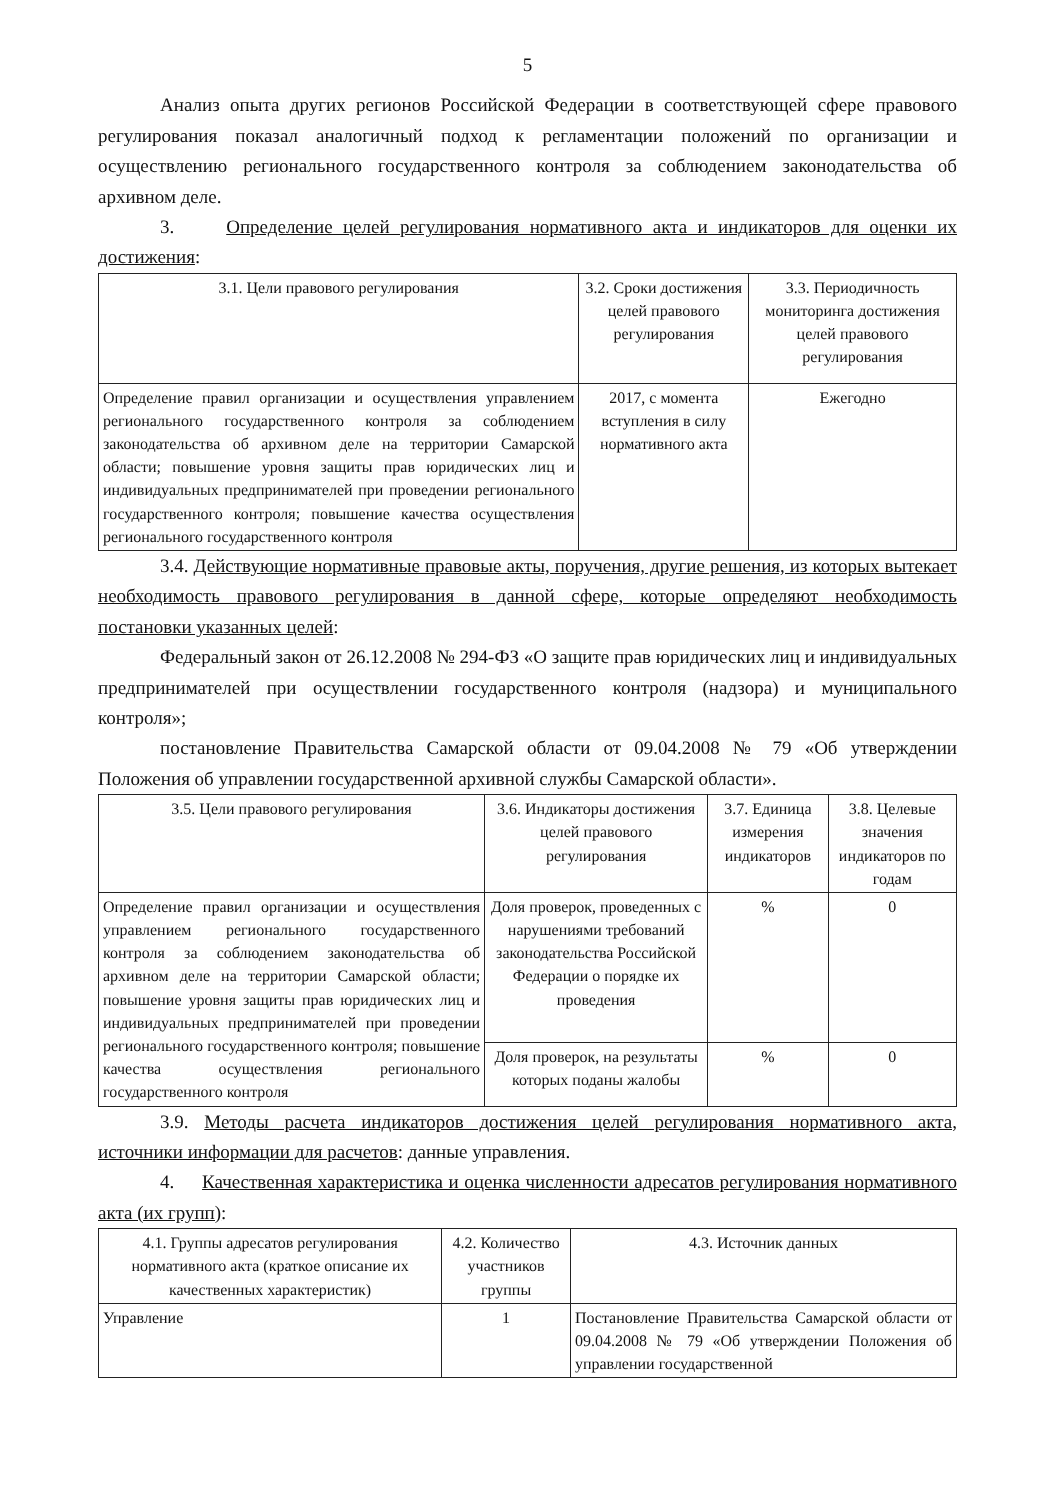5
Анализ опыта других регионов Российской Федерации в соответствующей сфере правового регулирования показал аналогичный подход к регламентации положений по организации и осуществлению регионального государственного контроля за соблюдением законодательства об архивном деле.
3. Определение целей регулирования нормативного акта и индикаторов для оценки их достижения:
| 3.1. Цели правового регулирования | 3.2. Сроки достижения целей правового регулирования | 3.3. Периодичность мониторинга достижения целей правового регулирования |
| --- | --- | --- |
| Определение правил организации и осуществления управлением регионального государственного контроля за соблюдением законодательства об архивном деле на территории Самарской области; повышение уровня защиты прав юридических лиц и индивидуальных предпринимателей при проведении регионального государственного контроля; повышение качества осуществления регионального государственного контроля | 2017, с момента вступления в силу нормативного акта | Ежегодно |
3.4. Действующие нормативные правовые акты, поручения, другие решения, из которых вытекает необходимость правового регулирования в данной сфере, которые определяют необходимость постановки указанных целей:
Федеральный закон от 26.12.2008 № 294-ФЗ «О защите прав юридических лиц и индивидуальных предпринимателей при осуществлении государственного контроля (надзора) и муниципального контроля»;
постановление Правительства Самарской области от 09.04.2008 № 79 «Об утверждении Положения об управлении государственной архивной службы Самарской области».
| 3.5. Цели правового регулирования | 3.6. Индикаторы достижения целей правового регулирования | 3.7. Единица измерения индикаторов | 3.8. Целевые значения индикаторов по годам |
| --- | --- | --- | --- |
| Определение правил организации и осуществления управлением регионального государственного контроля за соблюдением законодательства об архивном деле на территории Самарской области; повышение уровня защиты прав юридических лиц и индивидуальных предпринимателей при проведении регионального государственного контроля; повышение качества осуществления регионального государственного контроля | Доля проверок, проведенных с нарушениями требований законодательства Российской Федерации о порядке их проведения | % | 0 |
| | Доля проверок, на результаты которых поданы жалобы | % | 0 |
3.9. Методы расчета индикаторов достижения целей регулирования нормативного акта, источники информации для расчетов: данные управления.
4. Качественная характеристика и оценка численности адресатов регулирования нормативного акта (их групп):
| 4.1. Группы адресатов регулирования нормативного акта (краткое описание их качественных характеристик) | 4.2. Количество участников группы | 4.3. Источник данных |
| --- | --- | --- |
| Управление | 1 | Постановление Правительства Самарской области от 09.04.2008 № 79 «Об утверждении Положения об управлении государственной |